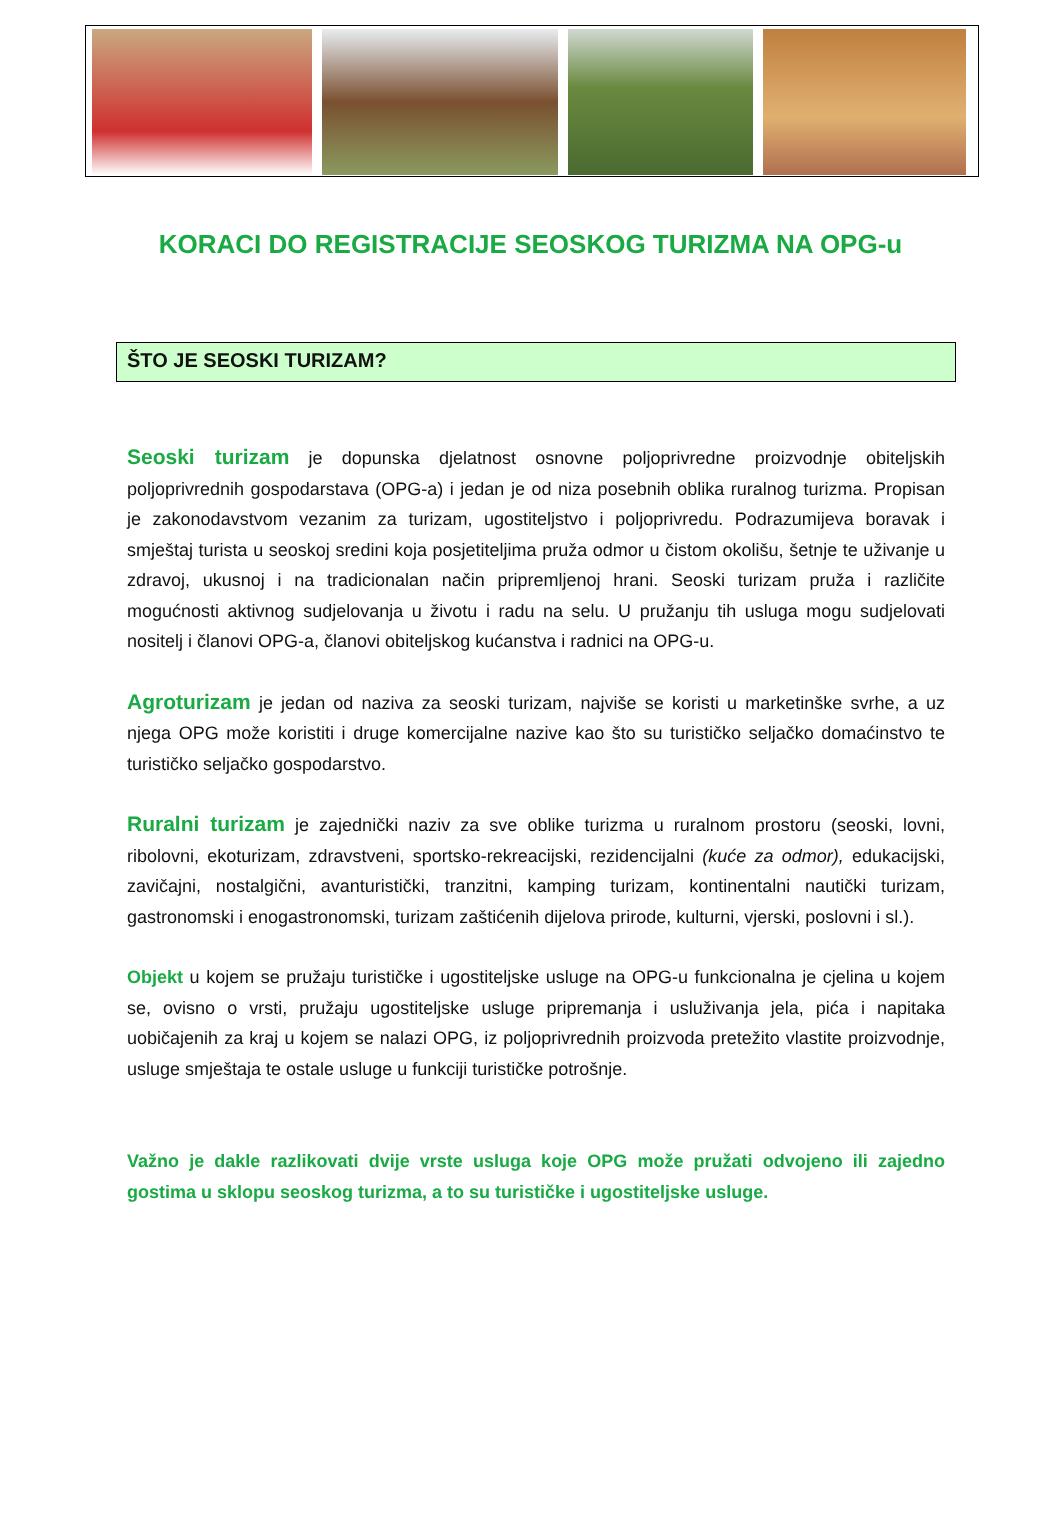KORACI DO REGISTRACIJE SEOSKOG TURIZMA NA OPG-u
ŠTO JE SEOSKI TURIZAM?
Seoski turizam je dopunska djelatnost osnovne poljoprivredne proizvodnje obiteljskih poljoprivrednih gospodarstava (OPG-a) i jedan je od niza posebnih oblika ruralnog turizma. Propisan je zakonodavstvom vezanim za turizam, ugostiteljstvo i poljoprivredu. Podrazumijeva boravak i smještaj turista u seoskoj sredini koja posjetiteljima pruža odmor u čistom okolišu, šetnje te uživanje u zdravoj, ukusnoj i na tradicionalan način pripremljenoj hrani. Seoski turizam pruža i različite mogućnosti aktivnog sudjelovanja u životu i radu na selu. U pružanju tih usluga mogu sudjelovati nositelj i članovi OPG-a, članovi obiteljskog kućanstva i radnici na OPG-u.
Agroturizam je jedan od naziva za seoski turizam, najviše se koristi u marketinške svrhe, a uz njega OPG može koristiti i druge komercijalne nazive kao što su turističko seljačko domaćinstvo te turističko seljačko gospodarstvo.
Ruralni turizam je zajednički naziv za sve oblike turizma u ruralnom prostoru (seoski, lovni, ribolovni, ekoturizam, zdravstveni, sportsko-rekreacijski, rezidencijalni (kuće za odmor), edukacijski, zavičajni, nostalgični, avanturistički, tranzitni, kamping turizam, kontinentalni nautički turizam, gastronomski i enogastronomski, turizam zaštićenih dijelova prirode, kulturni, vjerski, poslovni i sl.).
Objekt u kojem se pružaju turističke i ugostiteljske usluge na OPG-u funkcionalna je cjelina u kojem se, ovisno o vrsti, pružaju ugostiteljske usluge pripremanja i usluživanja jela, pića i napitaka uobičajenih za kraj u kojem se nalazi OPG, iz poljoprivrednih proizvoda pretežito vlastite proizvodnje, usluge smještaja te ostale usluge u funkciji turističke potrošnje.
Važno je dakle razlikovati dvije vrste usluga koje OPG može pružati odvojeno ili zajedno gostima u sklopu seoskog turizma, a to su turističke i ugostiteljske usluge.